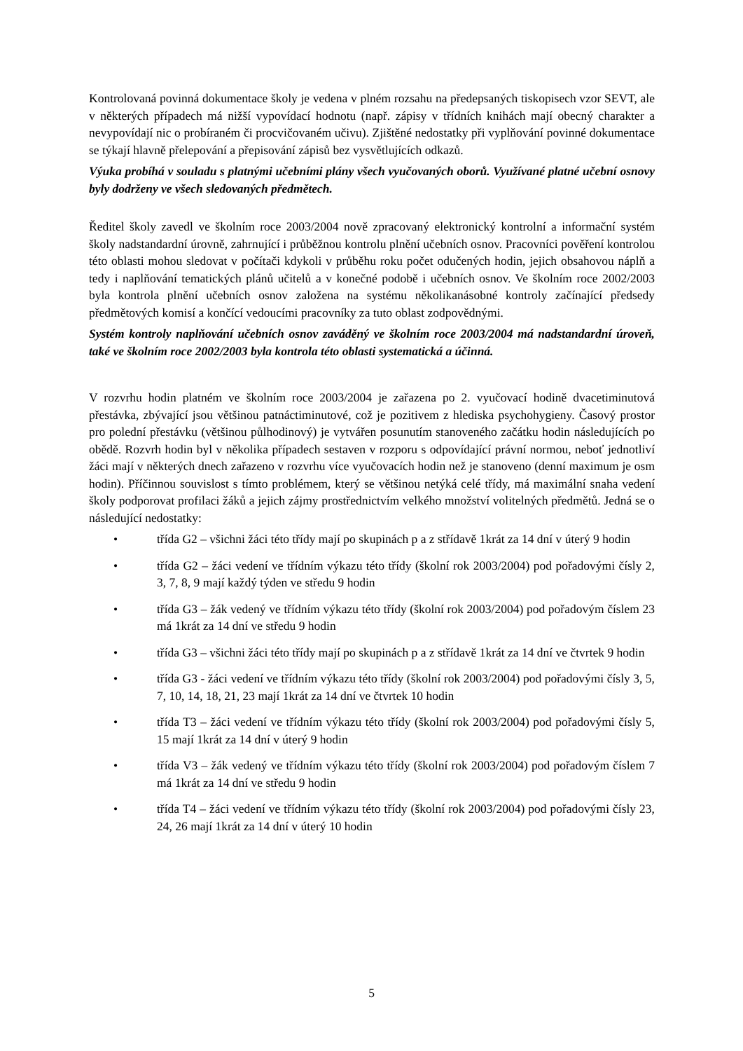Kontrolovaná povinná dokumentace školy je vedena v plném rozsahu na předepsaných tiskopisech vzor SEVT, ale v některých případech má nižší vypovídací hodnotu (např. zápisy v třídních knihách mají obecný charakter a nevypovídají nic o probíraném či procvičovaném učivu). Zjištěné nedostatky při vyplňování povinné dokumentace se týkají hlavně přelepování a přepisování zápisů bez vysvětlujících odkazů.
Výuka probíhá v souladu s platnými učebními plány všech vyučovaných oborů. Využívané platné učební osnovy byly dodrženy ve všech sledovaných předmětech.
Ředitel školy zavedl ve školním roce 2003/2004 nově zpracovaný elektronický kontrolní a informační systém školy nadstandardní úrovně, zahrnující i průběžnou kontrolu plnění učebních osnov. Pracovníci pověření kontrolou této oblasti mohou sledovat v počítači kdykoli v průběhu roku počet odučených hodin, jejich obsahovou náplň a tedy i naplňování tematických plánů učitelů a v konečné podobě i učebních osnov. Ve školním roce 2002/2003 byla kontrola plnění učebních osnov založena na systému několikanásobné kontroly začínající předsedy předmětových komisí a končící vedoucími pracovníky za tuto oblast zodpovědnými.
Systém kontroly naplňování učebních osnov zaváděný ve školním roce 2003/2004 má nadstandardní úroveň, také ve školním roce 2002/2003 byla kontrola této oblasti systematická a účinná.
V rozvrhu hodin platném ve školním roce 2003/2004 je zařazena po 2. vyučovací hodině dvacetiminutová přestávka, zbývající jsou většinou patnáctiminutové, což je pozitivem z hlediska psychohygieny. Časový prostor pro polední přestávku (většinou půlhodinový) je vytvářen posunutím stanoveného začátku hodin následujících po obědě. Rozvrh hodin byl v několika případech sestaven v rozporu s odpovídající právní normou, neboť jednotliví žáci mají v některých dnech zařazeno v rozvrhu více vyučovacích hodin než je stanoveno (denní maximum je osm hodin). Příčinnou souvislost s tímto problémem, který se většinou netýká celé třídy, má maximální snaha vedení školy podporovat profilaci žáků a jejich zájmy prostřednictvím velkého množství volitelných předmětů. Jedná se o následující nedostatky:
• třída G2 – všichni žáci této třídy mají po skupinách p a z střídavě 1krát za 14 dní v úterý 9 hodin
• třída G2 – žáci vedení ve třídním výkazu této třídy (školní rok 2003/2004) pod pořadovými čísly 2, 3, 7, 8, 9 mají každý týden ve středu 9 hodin
• třída G3 – žák vedený ve třídním výkazu této třídy (školní rok 2003/2004) pod pořadovým číslem 23 má 1krát za 14 dní ve středu 9 hodin
• třída G3 – všichni žáci této třídy mají po skupinách p a z střídavě 1krát za 14 dní ve čtvrtek 9 hodin
• třída G3 - žáci vedení ve třídním výkazu této třídy (školní rok 2003/2004) pod pořadovými čísly 3, 5, 7, 10, 14, 18, 21, 23 mají 1krát za 14 dní ve čtvrtek 10 hodin
• třída T3 – žáci vedení ve třídním výkazu této třídy (školní rok 2003/2004) pod pořadovými čísly 5, 15 mají 1krát za 14 dní v úterý 9 hodin
• třída V3 – žák vedený ve třídním výkazu této třídy (školní rok 2003/2004) pod pořadovým číslem 7 má 1krát za 14 dní ve středu 9 hodin
• třída T4 – žáci vedení ve třídním výkazu této třídy (školní rok 2003/2004) pod pořadovými čísly 23, 24, 26 mají 1krát za 14 dní v úterý 10 hodin
5